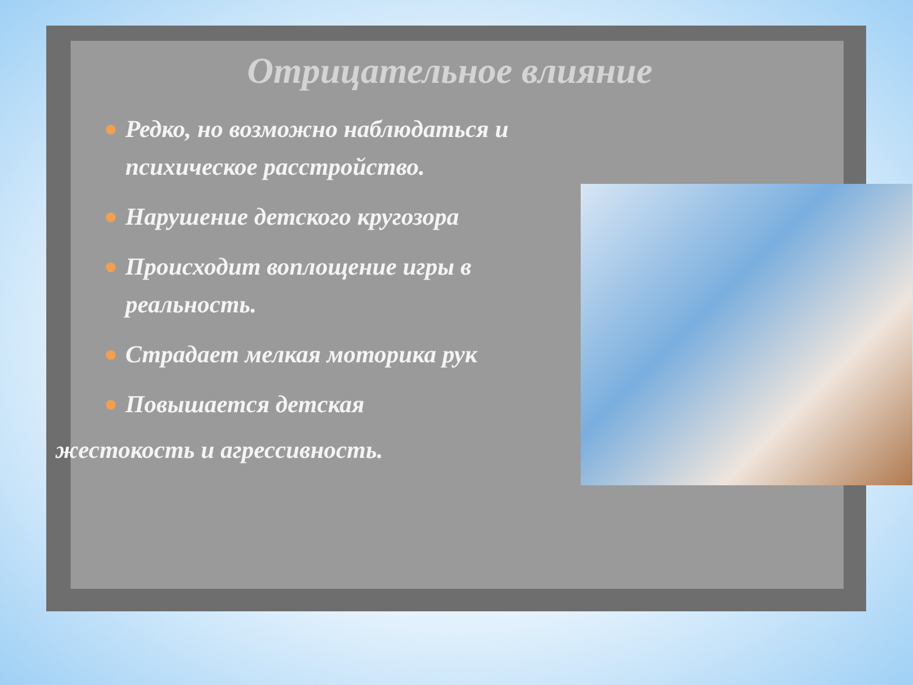Отрицательное влияние
Редко, но возможно наблюдаться и психическое расстройство.
Нарушение детского кругозора
Происходит воплощение игры в реальность.
Страдает мелкая моторика рук
Повышается детская
жестокость и агрессивность.